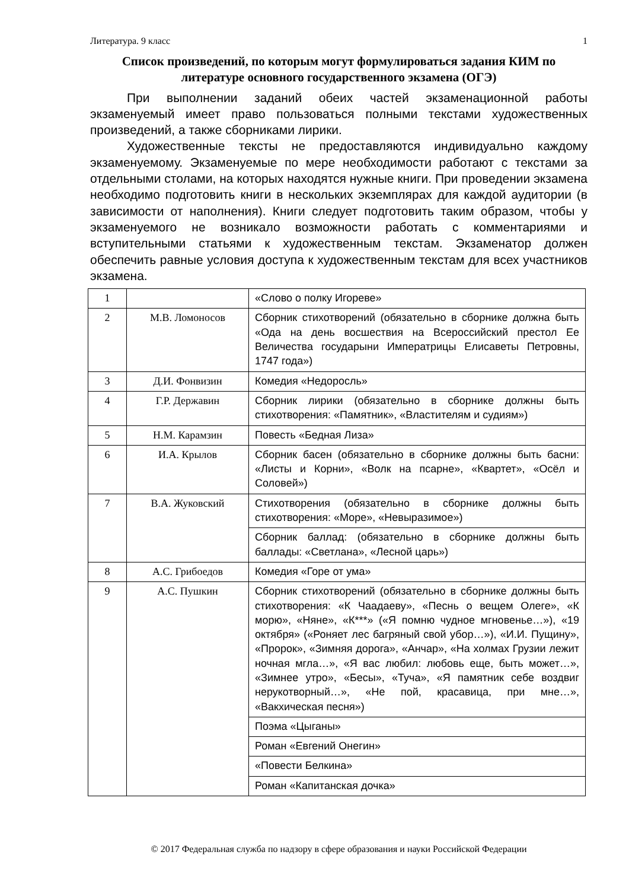Литература. 9 класс 1
Список произведений, по которым могут формулироваться задания КИМ по литературе основного государственного экзамена (ОГЭ)
При выполнении заданий обеих частей экзаменационной работы экзаменуемый имеет право пользоваться полными текстами художественных произведений, а также сборниками лирики.
Художественные тексты не предоставляются индивидуально каждому экзаменуемому. Экзаменуемые по мере необходимости работают с текстами за отдельными столами, на которых находятся нужные книги. При проведении экзамена необходимо подготовить книги в нескольких экземплярах для каждой аудитории (в зависимости от наполнения). Книги следует подготовить таким образом, чтобы у экзаменуемого не возникало возможности работать с комментариями и вступительными статьями к художественным текстам. Экзаменатор должен обеспечить равные условия доступа к художественным текстам для всех участников экзамена.
| 1 | | «Слово о полку Игореве» |
| 2 | М.В. Ломоносов | Сборник стихотворений (обязательно в сборнике должна быть «Ода на день восшествия на Всероссийский престол Ее Величества государыни Императрицы Елисаветы Петровны, 1747 года») |
| 3 | Д.И. Фонвизин | Комедия «Недоросль» |
| 4 | Г.Р. Державин | Сборник лирики (обязательно в сборнике должны быть стихотворения: «Памятник», «Властителям и судиям») |
| 5 | Н.М. Карамзин | Повесть «Бедная Лиза» |
| 6 | И.А. Крылов | Сборник басен (обязательно в сборнике должны быть басни: «Листы и Корни», «Волк на псарне», «Квартет», «Осёл и Соловей») |
| 7 | В.А. Жуковский | Стихотворения (обязательно в сборнике должны быть стихотворения: «Море», «Невыразимое») |
| | | Сборник баллад: (обязательно в сборнике должны быть баллады: «Светлана», «Лесной царь») |
| 8 | А.С. Грибоедов | Комедия «Горе от ума» |
| 9 | А.С. Пушкин | Сборник стихотворений (обязательно в сборнике должны быть стихотворения: «К Чаадаеву», «Песнь о вещем Олеге», «К морю», «Няне», «К***» («Я помню чудное мгновенье…»), «19 октября» («Роняет лес багряный свой убор…»), «И.И. Пущину», «Пророк», «Зимняя дорога», «Анчар», «На холмах Грузии лежит ночная мгла…», «Я вас любил: любовь еще, быть может…», «Зимнее утро», «Бесы», «Туча», «Я памятник себе воздвиг нерукотворный…», «Не пой, красавица, при мне…», «Вакхическая песня») |
| | | Поэма «Цыганы» |
| | | Роман «Евгений Онегин» |
| | | «Повести Белкина» |
| | | Роман «Капитанская дочка» |
© 2017 Федеральная служба по надзору в сфере образования и науки Российской Федерации